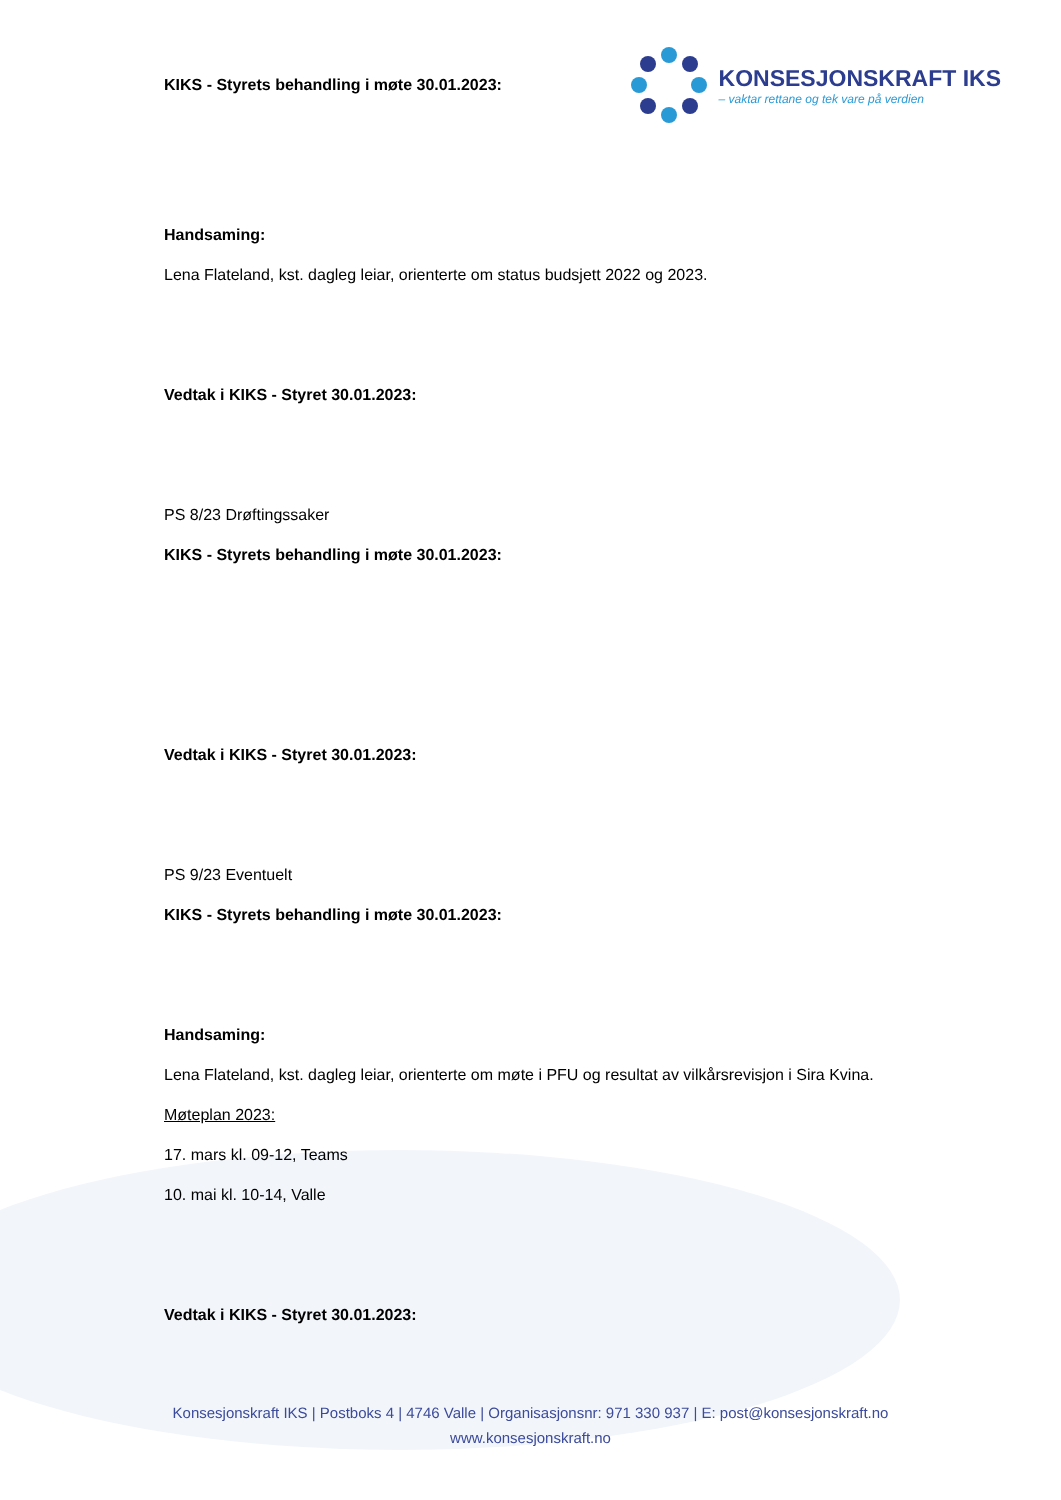KIKS - Styrets behandling i møte 30.01.2023:
KONSESJONSKRAFT IKS
– vaktar rettane og tek vare på verdien
Handsaming:
Lena Flateland, kst. dagleg leiar, orienterte om status budsjett 2022 og 2023.
Vedtak i KIKS - Styret 30.01.2023:
PS 8/23 Drøftingssaker
KIKS - Styrets behandling i møte 30.01.2023:
Vedtak i KIKS - Styret 30.01.2023:
PS 9/23 Eventuelt
KIKS - Styrets behandling i møte 30.01.2023:
Handsaming:
Lena Flateland, kst. dagleg leiar, orienterte om møte i PFU og resultat av vilkårsrevisjon i Sira Kvina.
Møteplan 2023:
17. mars kl. 09-12, Teams
10. mai kl. 10-14, Valle
Vedtak i KIKS - Styret 30.01.2023:
Konsesjonskraft IKS | Postboks 4 | 4746 Valle | Organisasjonsnr: 971 330 937 | E: post@konsesjonskraft.no
www.konsesjonskraft.no